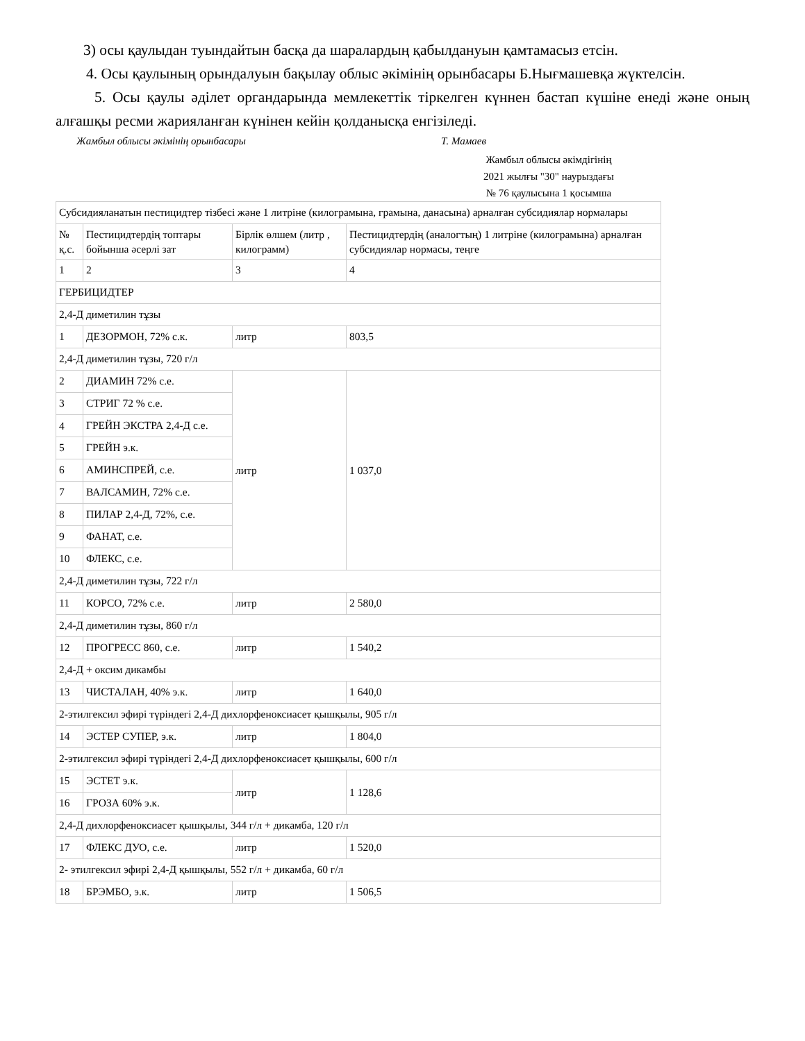3) осы қаулыдан туындайтын басқа да шаралардың қабылдануын қамтамасыз етсін.
4. Осы қаулының орындалуын бақылау облыс әкімінің орынбасары Б.Нығмашевқа жүктелсін.
5. Осы қаулы әділет органдарында мемлекеттік тіркелген күннен бастап күшіне енеді және оның алғашқы ресми жарияланған күнінен кейін қолданысқа енгізіледі.
Жамбыл облысы әкімінің орынбасары Т. Мамаев
Жамбыл облысы әкімдігінің
2021 жылғы "30" наурыздағы
№ 76 қаулысына 1 қосымша
| Субсидияланатын пестицидтер тізбесі және 1 литріне (килограмына, грамына, данасына) арналған субсидиялар нормалары | | | |
| № қ.с. | Пестицидтердің топтары бойынша әсерлі зат | Бірлік өлшем (литр , килограмм) | Пестицидтердің (аналогтың) 1 литріне (килограмына) арналған субсидиялар нормасы, теңге |
| 1 | 2 | 3 | 4 |
| ГЕРБИЦИДТЕР | | | |
| 2,4-Д диметилин тұзы | | | |
| 1 | ДЕЗОРМОН, 72% с.к. | литр | 803,5 |
| 2,4-Д диметилин тұзы, 720 г/л | | | |
| 2 | ДИАМИН 72% с.е. | литр | 1 037,0 |
| 3 | СТРИГ 72 % с.е. | | |
| 4 | ГРЕЙН ЭКСТРА 2,4-Д с.е. | | |
| 5 | ГРЕЙН э.к. | | |
| 6 | АМИНСПРЕЙ, с.е. | | |
| 7 | ВАЛСАМИН, 72% с.е. | | |
| 8 | ПИЛАР 2,4-Д, 72%, с.е. | | |
| 9 | ФАНАТ, с.е. | | |
| 10 | ФЛЕКС, с.е. | | |
| 2,4-Д диметилин тұзы, 722 г/л | | | |
| 11 | КОРСО, 72% с.е. | литр | 2 580,0 |
| 2,4-Д диметилин тұзы, 860 г/л | | | |
| 12 | ПРОГРЕСС 860, с.е. | литр | 1 540,2 |
| 2,4-Д + оксим дикамбы | | | |
| 13 | ЧИСТАЛАН, 40% э.к. | литр | 1 640,0 |
| 2-этилгексил эфирі түріндегі 2,4-Д дихлорфеноксиасет қышқылы, 905 г/л | | | |
| 14 | ЭСТЕР СУПЕР, э.к. | литр | 1 804,0 |
| 2-этилгексил эфирі түріндегі 2,4-Д дихлорфеноксиасет қышқылы, 600 г/л | | | |
| 15 | ЭСТЕТ э.к. | литр | 1 128,6 |
| 16 | ГРОЗА 60% э.к. | | |
| 2,4-Д дихлорфеноксиасет қышқылы, 344 г/л + дикамба, 120 г/л | | | |
| 17 | ФЛЕКС ДУО, с.е. | литр | 1 520,0 |
| 2- этилгексил эфирі 2,4-Д қышқылы, 552 г/л + дикамба, 60 г/л | | | |
| 18 | БРЭМБО, э.к. | литр | 1 506,5 |